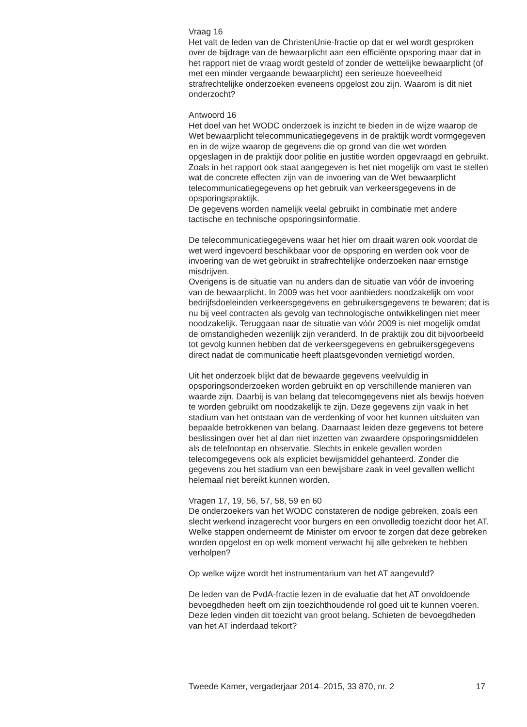Vraag 16
Het valt de leden van de ChristenUnie-fractie op dat er wel wordt gesproken over de bijdrage van de bewaarplicht aan een efficiënte opsporing maar dat in het rapport niet de vraag wordt gesteld of zonder de wettelijke bewaarplicht (of met een minder vergaande bewaarplicht) een serieuze hoeveelheid strafrechtelijke onderzoeken eveneens opgelost zou zijn. Waarom is dit niet onderzocht?
Antwoord 16
Het doel van het WODC onderzoek is inzicht te bieden in de wijze waarop de Wet bewaarplicht telecommunicatiegegevens in de praktijk wordt vormgegeven en in de wijze waarop de gegevens die op grond van die wet worden opgeslagen in de praktijk door politie en justitie worden opgevraagd en gebruikt. Zoals in het rapport ook staat aangegeven is het niet mogelijk om vast te stellen wat de concrete effecten zijn van de invoering van de Wet bewaarplicht telecommunicatiegegevens op het gebruik van verkeersgegevens in de opsporingspraktijk.
De gegevens worden namelijk veelal gebruikt in combinatie met andere tactische en technische opsporingsinformatie.
De telecommunicatiegegevens waar het hier om draait waren ook voordat de wet werd ingevoerd beschikbaar voor de opsporing en werden ook voor de invoering van de wet gebruikt in strafrechtelijke onderzoeken naar ernstige misdrijven.
Overigens is de situatie van nu anders dan de situatie van vóór de invoering van de bewaarplicht. In 2009 was het voor aanbieders noodzakelijk om voor bedrijfsdoeleinden verkeersgegevens en gebruikersgegevens te bewaren; dat is nu bij veel contracten als gevolg van technologische ontwikkelingen niet meer noodzakelijk. Teruggaan naar de situatie van vóór 2009 is niet mogelijk omdat de omstandigheden wezenlijk zijn veranderd. In de praktijk zou dit bijvoorbeeld tot gevolg kunnen hebben dat de verkeersgegevens en gebruikersgegevens direct nadat de communicatie heeft plaatsgevonden vernietigd worden.
Uit het onderzoek blijkt dat de bewaarde gegevens veelvuldig in opsporingsonderzoeken worden gebruikt en op verschillende manieren van waarde zijn. Daarbij is van belang dat telecomgegevens niet als bewijs hoeven te worden gebruikt om noodzakelijk te zijn. Deze gegevens zijn vaak in het stadium van het ontstaan van de verdenking of voor het kunnen uitsluiten van bepaalde betrokkenen van belang. Daarnaast leiden deze gegevens tot betere beslissingen over het al dan niet inzetten van zwaardere opsporingsmiddelen als de telefoontap en observatie. Slechts in enkele gevallen worden telecomgegevens ook als expliciet bewijsmiddel gehanteerd. Zonder die gegevens zou het stadium van een bewijsbare zaak in veel gevallen wellicht helemaal niet bereikt kunnen worden.
Vragen 17, 19, 56, 57, 58, 59 en 60
De onderzoekers van het WODC constateren de nodige gebreken, zoals een slecht werkend inzagerecht voor burgers en een onvolledig toezicht door het AT. Welke stappen onderneemt de Minister om ervoor te zorgen dat deze gebreken worden opgelost en op welk moment verwacht hij alle gebreken te hebben verholpen?
Op welke wijze wordt het instrumentarium van het AT aangevuld?
De leden van de PvdA-fractie lezen in de evaluatie dat het AT onvoldoende bevoegdheden heeft om zijn toezichthoudende rol goed uit te kunnen voeren. Deze leden vinden dit toezicht van groot belang. Schieten de bevoegdheden van het AT inderdaad tekort?
Tweede Kamer, vergaderjaar 2014–2015, 33 870, nr. 2 17